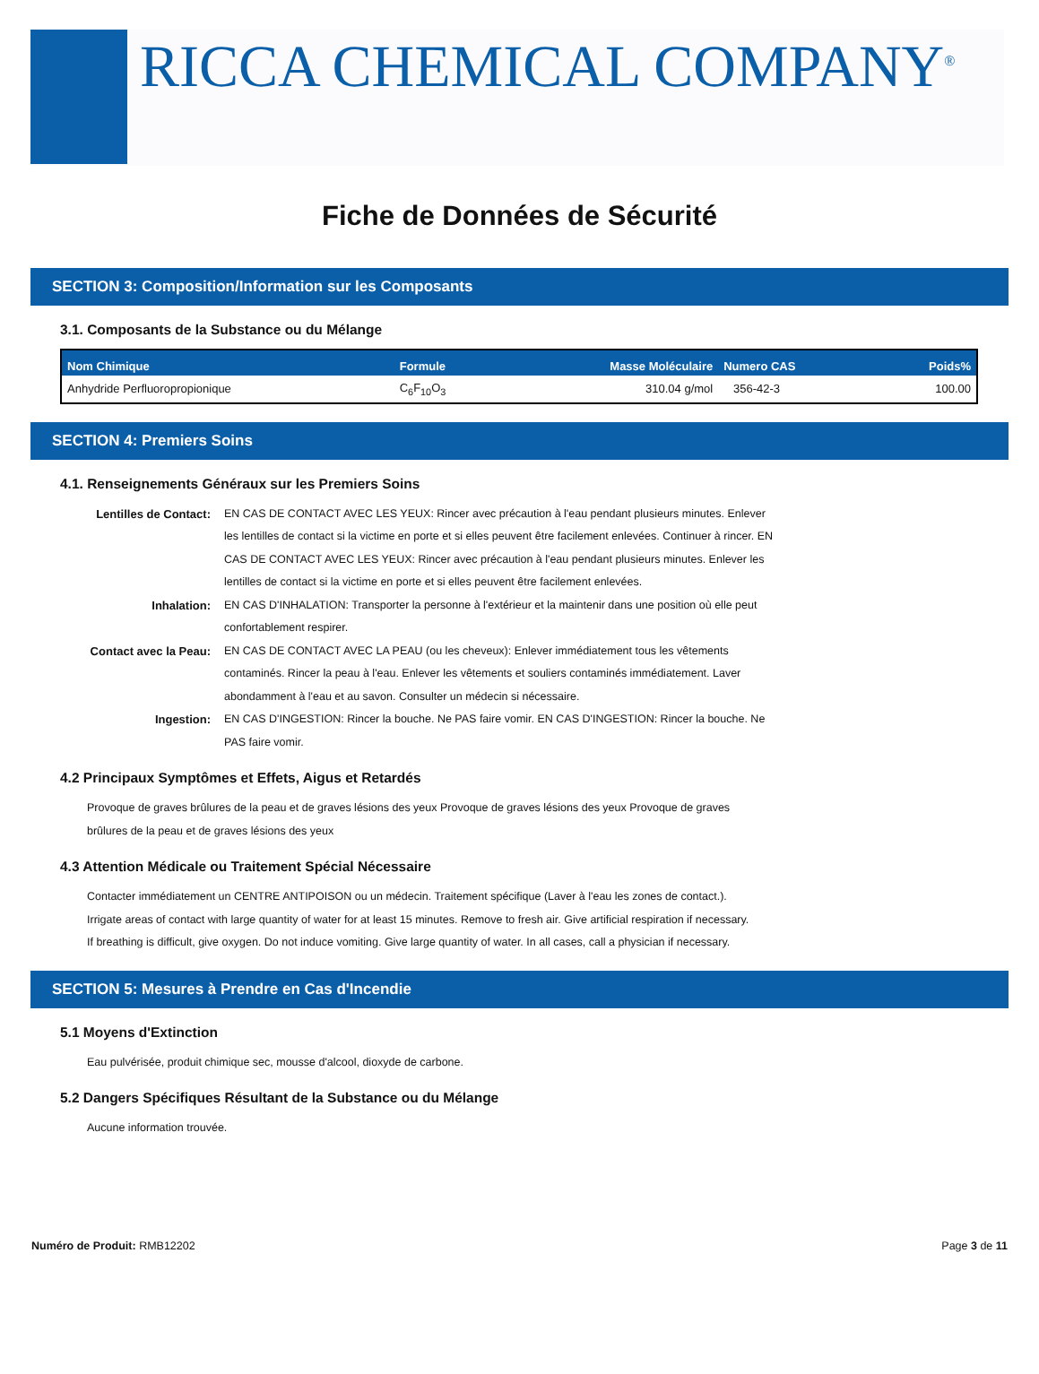RICCA CHEMICAL COMPANY<sup>®</sup>
Fiche de Données de Sécurité
SECTION 3: Composition/Information sur les Composants
3.1. Composants de la Substance ou du Mélange
| Nom Chimique | Formule | Masse Moléculaire | Numero CAS | Poids% |
| --- | --- | --- | --- | --- |
| Anhydride Perfluoropropionique | C<sub>6</sub>F<sub>10</sub>O<sub>3</sub> | 310.04 g/mol | 356-42-3 | 100.00 |
SECTION 4: Premiers Soins
4.1. Renseignements Généraux sur les Premiers Soins
Lentilles de Contact:
EN CAS DE CONTACT AVEC LES YEUX: Rincer avec précaution à l'eau pendant plusieurs minutes. Enlever les lentilles de contact si la victime en porte et si elles peuvent être facilement enlevées. Continuer à rincer. EN CAS DE CONTACT AVEC LES YEUX: Rincer avec précaution à l'eau pendant plusieurs minutes. Enlever les lentilles de contact si la victime en porte et si elles peuvent être facilement enlevées.
Inhalation:
EN CAS D'INHALATION: Transporter la personne à l'extérieur et la maintenir dans une position où elle peut confortablement respirer.
Contact avec la Peau:
EN CAS DE CONTACT AVEC LA PEAU (ou les cheveux): Enlever immédiatement tous les vêtements contaminés. Rincer la peau à l'eau. Enlever les vêtements et souliers contaminés immédiatement. Laver abondamment à l'eau et au savon. Consulter un médecin si nécessaire.
Ingestion:
EN CAS D'INGESTION: Rincer la bouche. Ne PAS faire vomir. EN CAS D'INGESTION: Rincer la bouche. Ne PAS faire vomir.
4.2 Principaux Symptômes et Effets, Aigus et Retardés
Provoque de graves brûlures de la peau et de graves lésions des yeux Provoque de graves lésions des yeux Provoque de graves brûlures de la peau et de graves lésions des yeux
4.3 Attention Médicale ou Traitement Spécial Nécessaire
Contacter immédiatement un CENTRE ANTIPOISON ou un médecin. Traitement spécifique (Laver à l'eau les zones de contact.). Irrigate areas of contact with large quantity of water for at least 15 minutes. Remove to fresh air. Give artificial respiration if necessary. If breathing is difficult, give oxygen. Do not induce vomiting. Give large quantity of water. In all cases, call a physician if necessary.
SECTION 5: Mesures à Prendre en Cas d'Incendie
5.1 Moyens d'Extinction
Eau pulvérisée, produit chimique sec, mousse d'alcool, dioxyde de carbone.
5.2 Dangers Spécifiques Résultant de la Substance ou du Mélange
Aucune information trouvée.
Numéro de Produit: RMB12202 Page 3 de 11